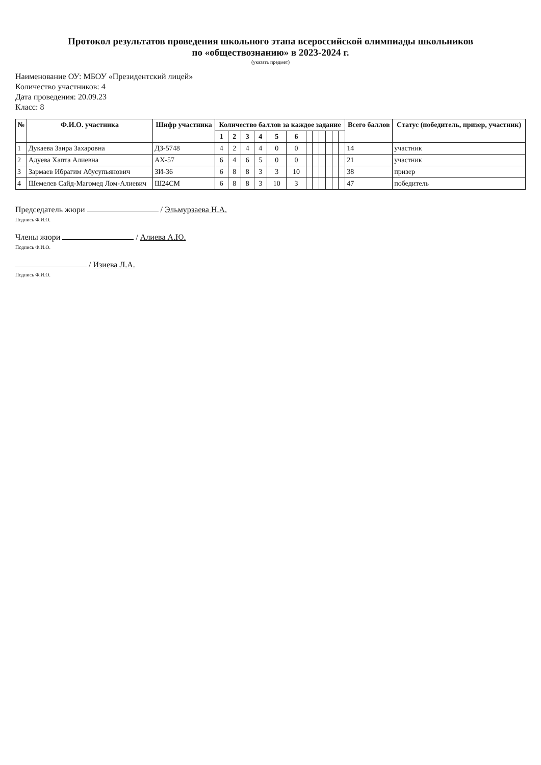Протокол результатов проведения школьного этапа всероссийской олимпиады школьников
по «обществознанию» в 2023-2024 г.
(указать предмет)
Наименование ОУ: МБОУ «Президентский лицей»
Количество участников: 4
Дата проведения: 20.09.23
Класс: 8
| № | Ф.И.О. участника | Шифр участника | Количество баллов за каждое задание | | | | | | | | | | | | Всего баллов | Статус (победитель, призер, участник) |
| --- | --- | --- | --- | --- | --- | --- | --- | --- | --- | --- | --- | --- | --- | --- | --- | --- |
| | | | 1 | 2 | 3 | 4 | 5 | 6 | | | | | | | | |
| 1 | Дукаева Заира Захаровна | ДЗ-5748 | 4 | 2 | 4 | 4 | 0 | 0 | | | | | | | 14 | участник |
| 2 | Адуева Хапта Алиевна | АХ-57 | 6 | 4 | 6 | 5 | 0 | 0 | | | | | | | 21 | участник |
| 3 | Зармаев Ибрагим Абусупьянович | ЗИ-36 | 6 | 8 | 8 | 3 | 3 | 10 | | | | | | | 38 | призер |
| 4 | Шемелев Сайд-Магомед Лом-Алиевич | Ш24СМ | 6 | 8 | 8 | 3 | 10 | 3 | | | | | | | 47 | победитель |
Председатель жюри / Эльмурзаева Н.А.
Подпись Ф.И.О.
Члены жюри / Алиева А.Ю.
Подпись Ф.И.О.
/ Изиева Л.А.
Подпись Ф.И.О.